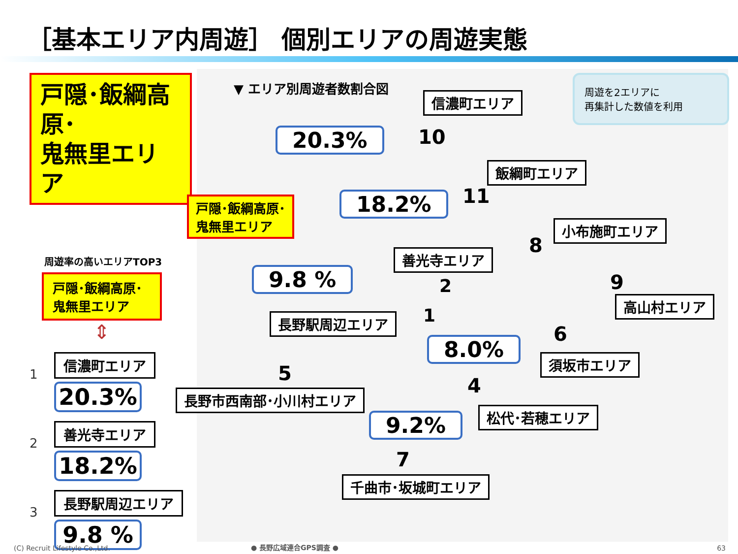［基本エリア内周遊］ 個別エリアの周遊実態
戸隠･飯綱高原･
鬼無里エリア
周遊率の高いエリアTOP3
戸隠･飯綱高原･鬼無里エリア
⇕
1
信濃町エリア
20.3%
2
善光寺エリア
18.2%
3
長野駅周辺エリア
9.8 %
▼ エリア別周遊者数割合図
周遊を2エリアに
再集計した数値を利用
信濃町エリア
20.3% 10
飯綱町エリア
戸隠･飯綱高原･
鬼無里エリア
18.2% 11
小布施町エリア
8
善光寺エリア
2
9.8 % 9
高山村エリア
長野駅周辺エリア 1
6
8.0% 須坂市エリア
5
4
長野市西南部･小川村エリア
松代･若穂エリア
9.2%
7
千曲市･坂城町エリア
(C) Recruit Lifestyle Co.,Ltd. ● 長野広域連合GPS調査 ● 63